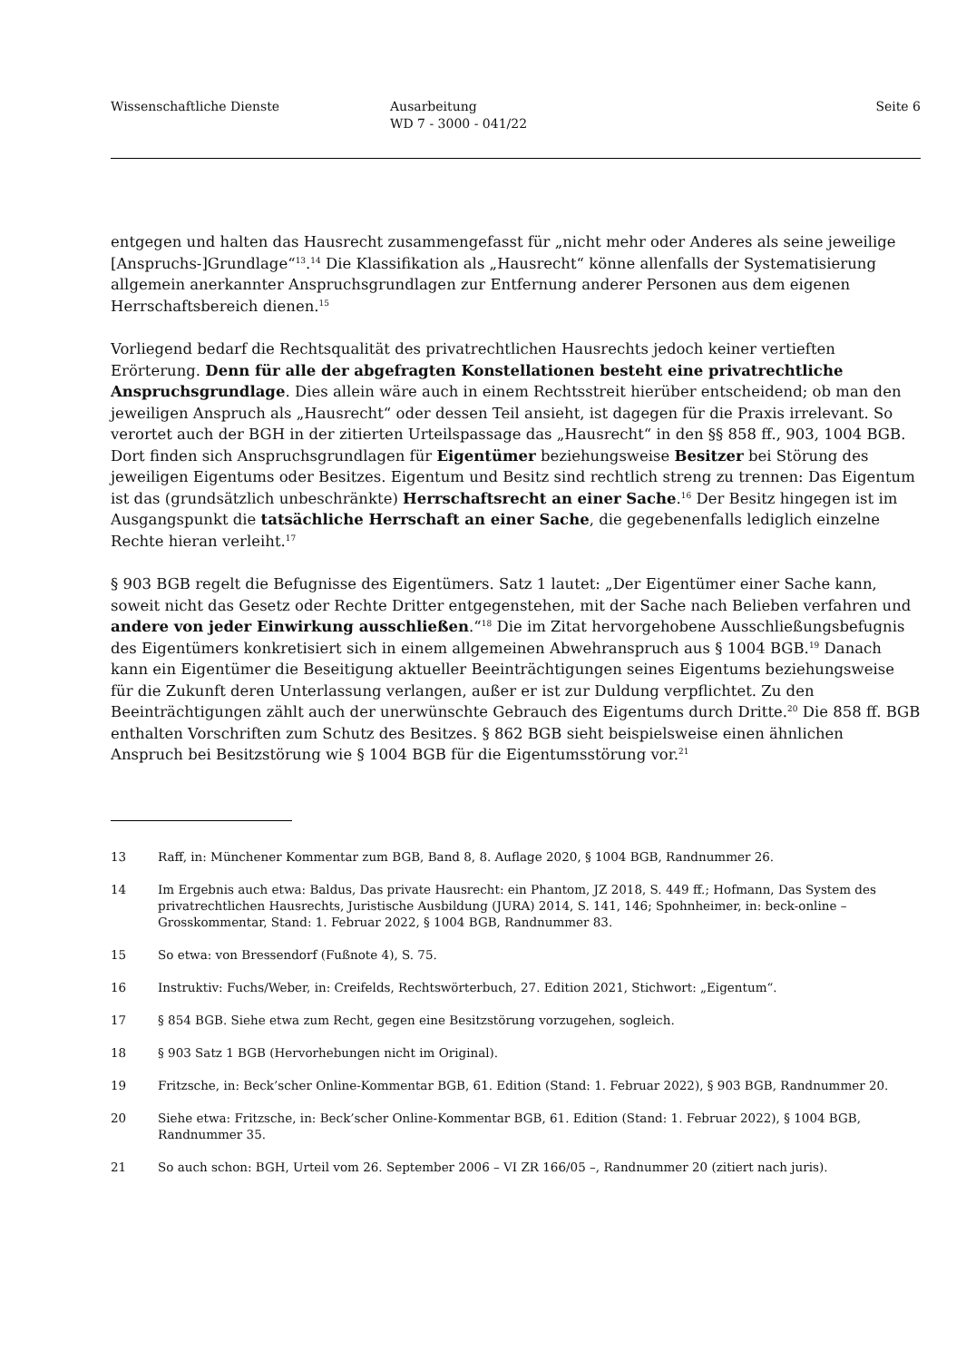Wissenschaftliche Dienste Ausarbeitung
WD 7 - 3000 - 041/22
Seite 6
entgegen und halten das Hausrecht zusammengefasst für „nicht mehr oder Anderes als seine jeweilige [Anspruchs-]Grundlage“<sup>13</sup>.<sup>14</sup> Die Klassifikation als „Hausrecht“ könne allenfalls der Systematisierung allgemein anerkannter Anspruchsgrundlagen zur Entfernung anderer Personen aus dem eigenen Herrschaftsbereich dienen.<sup>15</sup>
Vorliegend bedarf die Rechtsqualität des privatrechtlichen Hausrechts jedoch keiner vertieften Erörterung. Denn für alle der abgefragten Konstellationen besteht eine privatrechtliche Anspruchsgrundlage. Dies allein wäre auch in einem Rechtsstreit hierüber entscheidend; ob man den jeweiligen Anspruch als „Hausrecht“ oder dessen Teil ansieht, ist dagegen für die Praxis irrelevant. So verortet auch der BGH in der zitierten Urteilspassage das „Hausrecht“ in den §§ 858 ff., 903, 1004 BGB. Dort finden sich Anspruchsgrundlagen für Eigentümer beziehungsweise Besitzer bei Störung des jeweiligen Eigentums oder Besitzes. Eigentum und Besitz sind rechtlich streng zu trennen: Das Eigentum ist das (grundsätzlich unbeschränkte) Herrschaftsrecht an einer Sache.<sup>16</sup> Der Besitz hingegen ist im Ausgangspunkt die tatsächliche Herrschaft an einer Sache, die gegebenenfalls lediglich einzelne Rechte hieran verleiht.<sup>17</sup>
§ 903 BGB regelt die Befugnisse des Eigentümers. Satz 1 lautet: „Der Eigentümer einer Sache kann, soweit nicht das Gesetz oder Rechte Dritter entgegenstehen, mit der Sache nach Belieben verfahren und andere von jeder Einwirkung ausschließen.“<sup>18</sup> Die im Zitat hervorgehobene Ausschließungsbefugnis des Eigentümers konkretisiert sich in einem allgemeinen Abwehranspruch aus § 1004 BGB.<sup>19</sup> Danach kann ein Eigentümer die Beseitigung aktueller Beeinträchtigungen seines Eigentums beziehungsweise für die Zukunft deren Unterlassung verlangen, außer er ist zur Duldung verpflichtet. Zu den Beeinträchtigungen zählt auch der unerwünschte Gebrauch des Eigentums durch Dritte.<sup>20</sup> Die 858 ff. BGB enthalten Vorschriften zum Schutz des Besitzes. § 862 BGB sieht beispielsweise einen ähnlichen Anspruch bei Besitzstörung wie § 1004 BGB für die Eigentumsstörung vor.<sup>21</sup>
13 Raff, in: Münchener Kommentar zum BGB, Band 8, 8. Auflage 2020, § 1004 BGB, Randnummer 26.
14 Im Ergebnis auch etwa: Baldus, Das private Hausrecht: ein Phantom, JZ 2018, S. 449 ff.; Hofmann, Das System des privatrechtlichen Hausrechts, Juristische Ausbildung (JURA) 2014, S. 141, 146; Spohnheimer, in: beck-online – Grosskommentar, Stand: 1. Februar 2022, § 1004 BGB, Randnummer 83.
15 So etwa: von Bressendorf (Fußnote 4), S. 75.
16 Instruktiv: Fuchs/Weber, in: Creifelds, Rechtswörterbuch, 27. Edition 2021, Stichwort: „Eigentum“.
17 § 854 BGB. Siehe etwa zum Recht, gegen eine Besitzstörung vorzugehen, sogleich.
18 § 903 Satz 1 BGB (Hervorhebungen nicht im Original).
19 Fritzsche, in: Beck’scher Online-Kommentar BGB, 61. Edition (Stand: 1. Februar 2022), § 903 BGB, Randnummer 20.
20 Siehe etwa: Fritzsche, in: Beck’scher Online-Kommentar BGB, 61. Edition (Stand: 1. Februar 2022), § 1004 BGB, Randnummer 35.
21 So auch schon: BGH, Urteil vom 26. September 2006 – VI ZR 166/05 –, Randnummer 20 (zitiert nach juris).